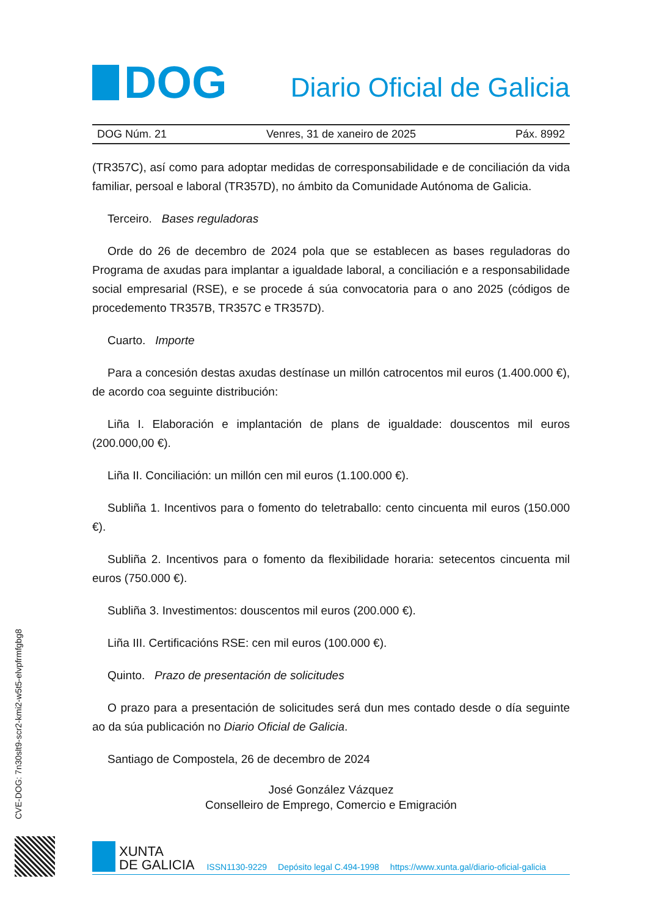DOG
Diario Oficial de Galicia
DOG Núm. 21 Venres, 31 de xaneiro de 2025 Páx. 8992
(TR357C), así como para adoptar medidas de corresponsabilidade e de conciliación da vida familiar, persoal e laboral (TR357D), no ámbito da Comunidade Autónoma de Galicia.
Terceiro. Bases reguladoras
Orde do 26 de decembro de 2024 pola que se establecen as bases reguladoras do Programa de axudas para implantar a igualdade laboral, a conciliación e a responsabilidade social empresarial (RSE), e se procede á súa convocatoria para o ano 2025 (códigos de procedemento TR357B, TR357C e TR357D).
Cuarto. Importe
Para a concesión destas axudas destínase un millón catrocentos mil euros (1.400.000 €), de acordo coa seguinte distribución:
Liña I. Elaboración e implantación de plans de igualdade: douscentos mil euros (200.000,00 €).
Liña II. Conciliación: un millón cen mil euros (1.100.000 €).
Subliña 1. Incentivos para o fomento do teletraballo: cento cincuenta mil euros (150.000 €).
Subliña 2. Incentivos para o fomento da flexibilidade horaria: setecentos cincuenta mil euros (750.000 €).
Subliña 3. Investimentos: douscentos mil euros (200.000 €).
Liña III. Certificacións RSE: cen mil euros (100.000 €).
Quinto. Prazo de presentación de solicitudes
O prazo para a presentación de solicitudes será dun mes contado desde o día seguinte ao da súa publicación no Diario Oficial de Galicia.
Santiago de Compostela, 26 de decembro de 2024
José González Vázquez
Conselleiro de Emprego, Comercio e Emigración
CVE-DOG: 7n30slt9-scr2-kmi2-w5t5-elvpfrmfgbg8
XUNTA
DE GALICIA
ISSN1130-9229 Depósito legal C.494-1998 https://www.xunta.gal/diario-oficial-galicia